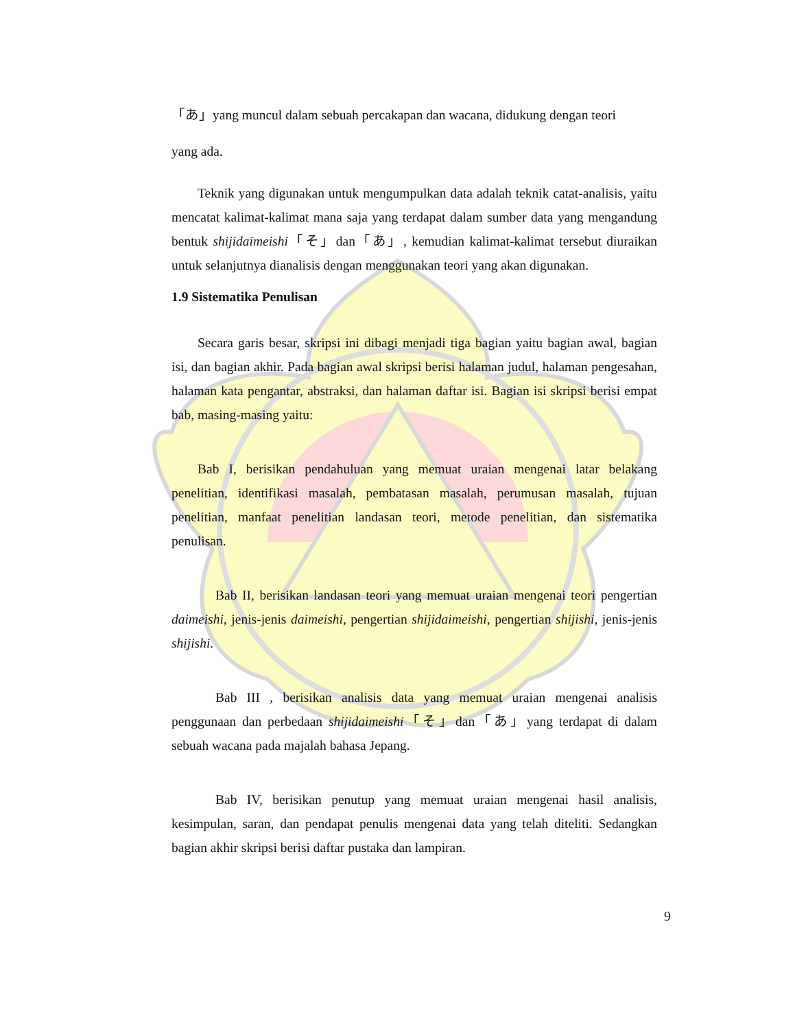「あ」yang muncul dalam sebuah percakapan dan wacana, didukung dengan teori
yang ada.
Teknik yang digunakan untuk mengumpulkan data adalah teknik catat-analisis, yaitu mencatat kalimat-kalimat mana saja yang terdapat dalam sumber data yang mengandung bentuk shijidaimeishi「そ」dan「あ」, kemudian kalimat-kalimat tersebut diuraikan untuk selanjutnya dianalisis dengan menggunakan teori yang akan digunakan.
1.9 Sistematika Penulisan
Secara garis besar, skripsi ini dibagi menjadi tiga bagian yaitu bagian awal, bagian isi, dan bagian akhir. Pada bagian awal skripsi berisi halaman judul, halaman pengesahan, halaman kata pengantar, abstraksi, dan halaman daftar isi. Bagian isi skripsi berisi empat bab, masing-masing yaitu:
Bab I, berisikan pendahuluan yang memuat uraian mengenai latar belakang penelitian, identifikasi masalah, pembatasan masalah, perumusan masalah, tujuan penelitian, manfaat penelitian landasan teori, metode penelitian, dan sistematika penulisan.
Bab II, berisikan landasan teori yang memuat uraian mengenai teori pengertian daimeishi, jenis-jenis daimeishi, pengertian shijidaimeishi, pengertian shijishi, jenis-jenis shijishi.
Bab III , berisikan analisis data yang memuat uraian mengenai analisis penggunaan dan perbedaan shijidaimeishi「そ」dan「あ」yang terdapat di dalam sebuah wacana pada majalah bahasa Jepang.
Bab IV, berisikan penutup yang memuat uraian mengenai hasil analisis, kesimpulan, saran, dan pendapat penulis mengenai data yang telah diteliti. Sedangkan bagian akhir skripsi berisi daftar pustaka dan lampiran.
9